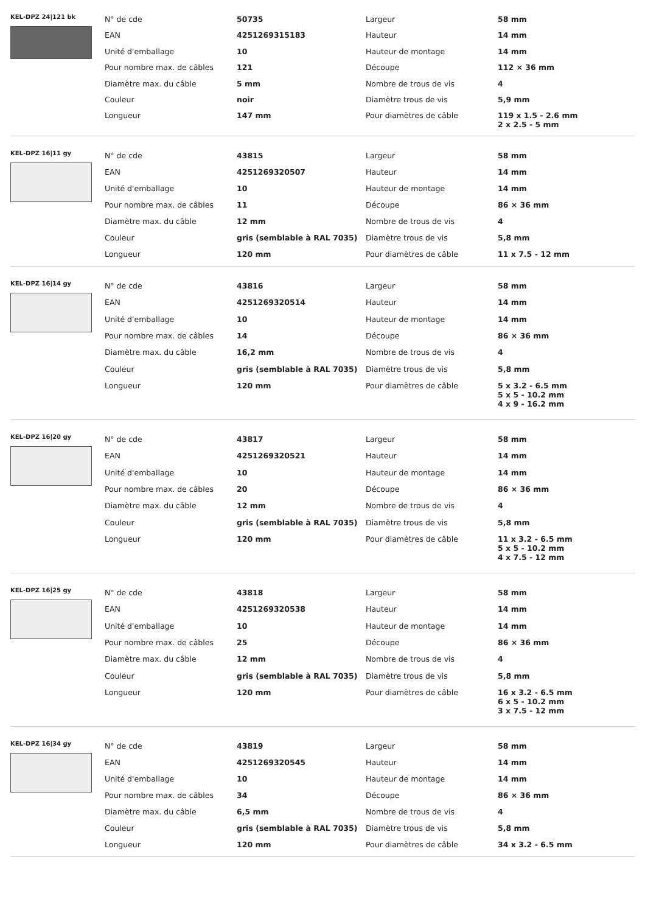KEL-DPZ 24|121 bk
| N° de cde | 50735 | Largeur | 58 mm |
| EAN | 4251269315183 | Hauteur | 14 mm |
| Unité d'emballage | 10 | Hauteur de montage | 14 mm |
| Pour nombre max. de câbles | 121 | Découpe | 112 × 36 mm |
| Diamètre max. du câble | 5 mm | Nombre de trous de vis | 4 |
| Couleur | noir | Diamètre trous de vis | 5,9 mm |
| Longueur | 147 mm | Pour diamètres de câble | 119 x 1.5 - 2.6 mm 2 x 2.5 - 5 mm |
KEL-DPZ 16|11 gy
| N° de cde | 43815 | Largeur | 58 mm |
| EAN | 4251269320507 | Hauteur | 14 mm |
| Unité d'emballage | 10 | Hauteur de montage | 14 mm |
| Pour nombre max. de câbles | 11 | Découpe | 86 × 36 mm |
| Diamètre max. du câble | 12 mm | Nombre de trous de vis | 4 |
| Couleur | gris (semblable à RAL 7035) | Diamètre trous de vis | 5,8 mm |
| Longueur | 120 mm | Pour diamètres de câble | 11 x 7.5 - 12 mm |
KEL-DPZ 16|14 gy
| N° de cde | 43816 | Largeur | 58 mm |
| EAN | 4251269320514 | Hauteur | 14 mm |
| Unité d'emballage | 10 | Hauteur de montage | 14 mm |
| Pour nombre max. de câbles | 14 | Découpe | 86 × 36 mm |
| Diamètre max. du câble | 16,2 mm | Nombre de trous de vis | 4 |
| Couleur | gris (semblable à RAL 7035) | Diamètre trous de vis | 5,8 mm |
| Longueur | 120 mm | Pour diamètres de câble | 5 x 3.2 - 6.5 mm 5 x 5 - 10.2 mm 4 x 9 - 16.2 mm |
KEL-DPZ 16|20 gy
| N° de cde | 43817 | Largeur | 58 mm |
| EAN | 4251269320521 | Hauteur | 14 mm |
| Unité d'emballage | 10 | Hauteur de montage | 14 mm |
| Pour nombre max. de câbles | 20 | Découpe | 86 × 36 mm |
| Diamètre max. du câble | 12 mm | Nombre de trous de vis | 4 |
| Couleur | gris (semblable à RAL 7035) | Diamètre trous de vis | 5,8 mm |
| Longueur | 120 mm | Pour diamètres de câble | 11 x 3.2 - 6.5 mm 5 x 5 - 10.2 mm 4 x 7.5 - 12 mm |
KEL-DPZ 16|25 gy
| N° de cde | 43818 | Largeur | 58 mm |
| EAN | 4251269320538 | Hauteur | 14 mm |
| Unité d'emballage | 10 | Hauteur de montage | 14 mm |
| Pour nombre max. de câbles | 25 | Découpe | 86 × 36 mm |
| Diamètre max. du câble | 12 mm | Nombre de trous de vis | 4 |
| Couleur | gris (semblable à RAL 7035) | Diamètre trous de vis | 5,8 mm |
| Longueur | 120 mm | Pour diamètres de câble | 16 x 3.2 - 6.5 mm 6 x 5 - 10.2 mm 3 x 7.5 - 12 mm |
KEL-DPZ 16|34 gy
| N° de cde | 43819 | Largeur | 58 mm |
| EAN | 4251269320545 | Hauteur | 14 mm |
| Unité d'emballage | 10 | Hauteur de montage | 14 mm |
| Pour nombre max. de câbles | 34 | Découpe | 86 × 36 mm |
| Diamètre max. du câble | 6,5 mm | Nombre de trous de vis | 4 |
| Couleur | gris (semblable à RAL 7035) | Diamètre trous de vis | 5,8 mm |
| Longueur | 120 mm | Pour diamètres de câble | 34 x 3.2 - 6.5 mm |